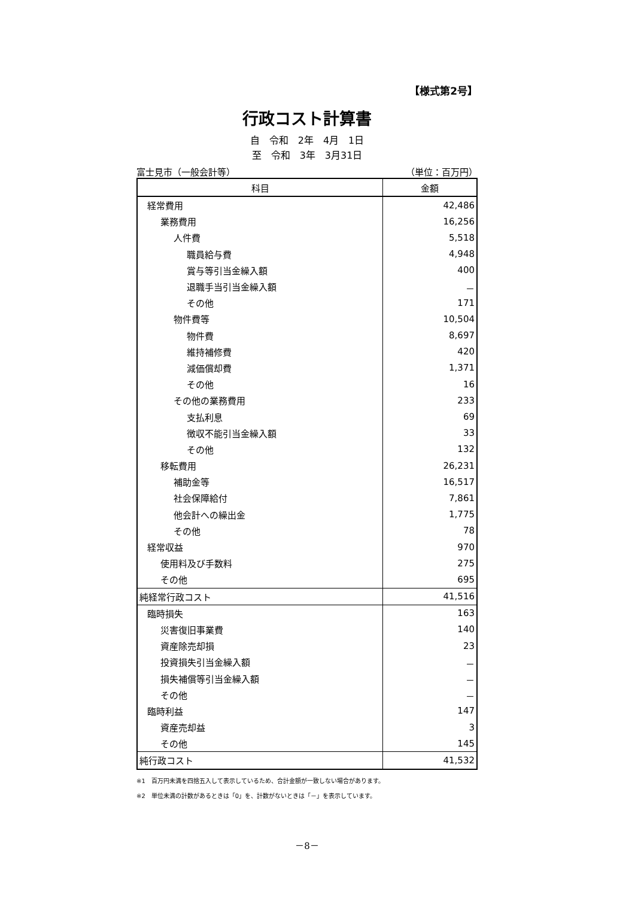【様式第2号】
行政コスト計算書
自　令和　2年　4月　1日
至　令和　3年　3月31日
富士見市（一般会計等） （単位：百万円）
| 科目 | 金額 |
| --- | --- |
| 経常費用 | 42,486 |
| 業務費用 | 16,256 |
| 人件費 | 5,518 |
| 職員給与費 | 4,948 |
| 賞与等引当金繰入額 | 400 |
| 退職手当引当金繰入額 | － |
| その他 | 171 |
| 物件費等 | 10,504 |
| 物件費 | 8,697 |
| 維持補修費 | 420 |
| 減価償却費 | 1,371 |
| その他 | 16 |
| その他の業務費用 | 233 |
| 支払利息 | 69 |
| 徴収不能引当金繰入額 | 33 |
| その他 | 132 |
| 移転費用 | 26,231 |
| 補助金等 | 16,517 |
| 社会保障給付 | 7,861 |
| 他会計への繰出金 | 1,775 |
| その他 | 78 |
| 経常収益 | 970 |
| 使用料及び手数料 | 275 |
| その他 | 695 |
| 純経常行政コスト | 41,516 |
| 臨時損失 | 163 |
| 災害復旧事業費 | 140 |
| 資産除売却損 | 23 |
| 投資損失引当金繰入額 | － |
| 損失補償等引当金繰入額 | － |
| その他 | － |
| 臨時利益 | 147 |
| 資産売却益 | 3 |
| その他 | 145 |
| 純行政コスト | 41,532 |
※1　百万円未満を四捨五入して表示しているため、合計金額が一致しない場合があります。
※2　単位未満の計数があるときは「0」を、計数がないときは「－」を表示しています。
－8－